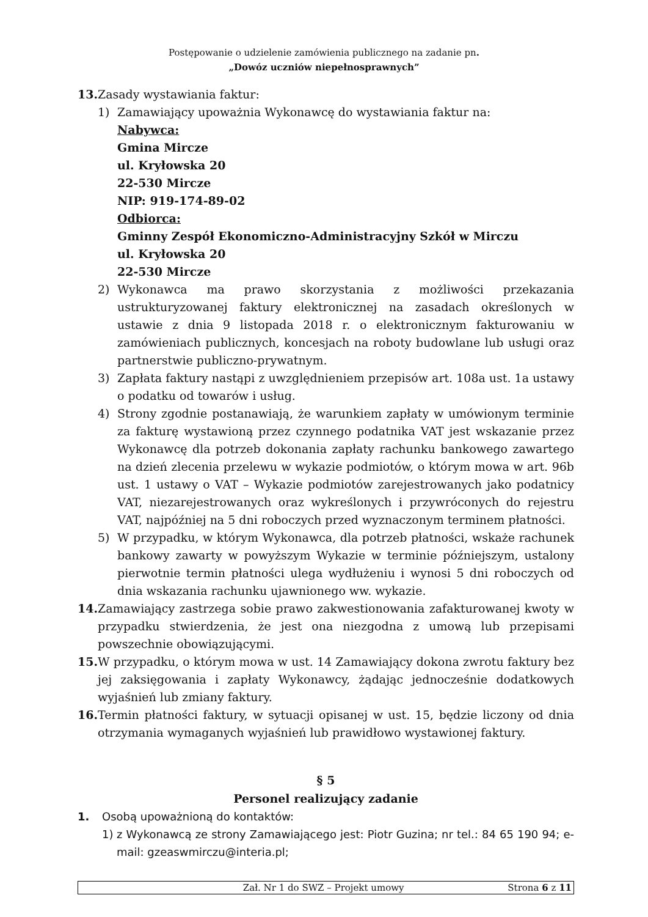Postępowanie o udzielenie zamówienia publicznego na zadanie pn.
„Dowóz uczniów niepełnosprawnych”
13. Zasady wystawiania faktur:
1) Zamawiający upoważnia Wykonawcę do wystawiania faktur na:
Nabywca:
Gmina Mircze
ul. Kryłowska 20
22-530 Mircze
NIP: 919-174-89-02
Odbiorca:
Gminny Zespół Ekonomiczno-Administracyjny Szkół w Mirczu
ul. Kryłowska 20
22-530 Mircze
2) Wykonawca ma prawo skorzystania z możliwości przekazania ustrukturyzowanej faktury elektronicznej na zasadach określonych w ustawie z dnia 9 listopada 2018 r. o elektronicznym fakturowaniu w zamówieniach publicznych, koncesjach na roboty budowlane lub usługi oraz partnerstwie publiczno-prywatnym.
3) Zapłata faktury nastąpi z uwzględnieniem przepisów art. 108a ust. 1a ustawy o podatku od towarów i usług.
4) Strony zgodnie postanawiają, że warunkiem zapłaty w umówionym terminie za fakturę wystawioną przez czynnego podatnika VAT jest wskazanie przez Wykonawcę dla potrzeb dokonania zapłaty rachunku bankowego zawartego na dzień zlecenia przelewu w wykazie podmiotów, o którym mowa w art. 96b ust. 1 ustawy o VAT – Wykazie podmiotów zarejestrowanych jako podatnicy VAT, niezarejestrowanych oraz wykreślonych i przywróconych do rejestru VAT, najpóźniej na 5 dni roboczych przed wyznaczonym terminem płatności.
5) W przypadku, w którym Wykonawca, dla potrzeb płatności, wskaże rachunek bankowy zawarty w powyższym Wykazie w terminie późniejszym, ustalony pierwotnie termin płatności ulega wydłużeniu i wynosi 5 dni roboczych od dnia wskazania rachunku ujawnionego ww. wykazie.
14. Zamawiający zastrzega sobie prawo zakwestionowania zafakturowanej kwoty w przypadku stwierdzenia, że jest ona niezgodna z umową lub przepisami powszechnie obowiązującymi.
15. W przypadku, o którym mowa w ust. 14 Zamawiający dokona zwrotu faktury bez jej zaksięgowania i zapłaty Wykonawcy, żądając jednocześnie dodatkowych wyjaśnień lub zmiany faktury.
16. Termin płatności faktury, w sytuacji opisanej w ust. 15, będzie liczony od dnia otrzymania wymaganych wyjaśnień lub prawidłowo wystawionej faktury.
§ 5
Personel realizujący zadanie
1. Osobą upoważnioną do kontaktów:
1) z Wykonawcą ze strony Zamawiającego jest: Piotr Guzina; nr tel.: 84 65 190 94; e-mail: gzeaswmirczu@interia.pl;
Zał. Nr 1 do SWZ – Projekt umowy Strona 6 z 11